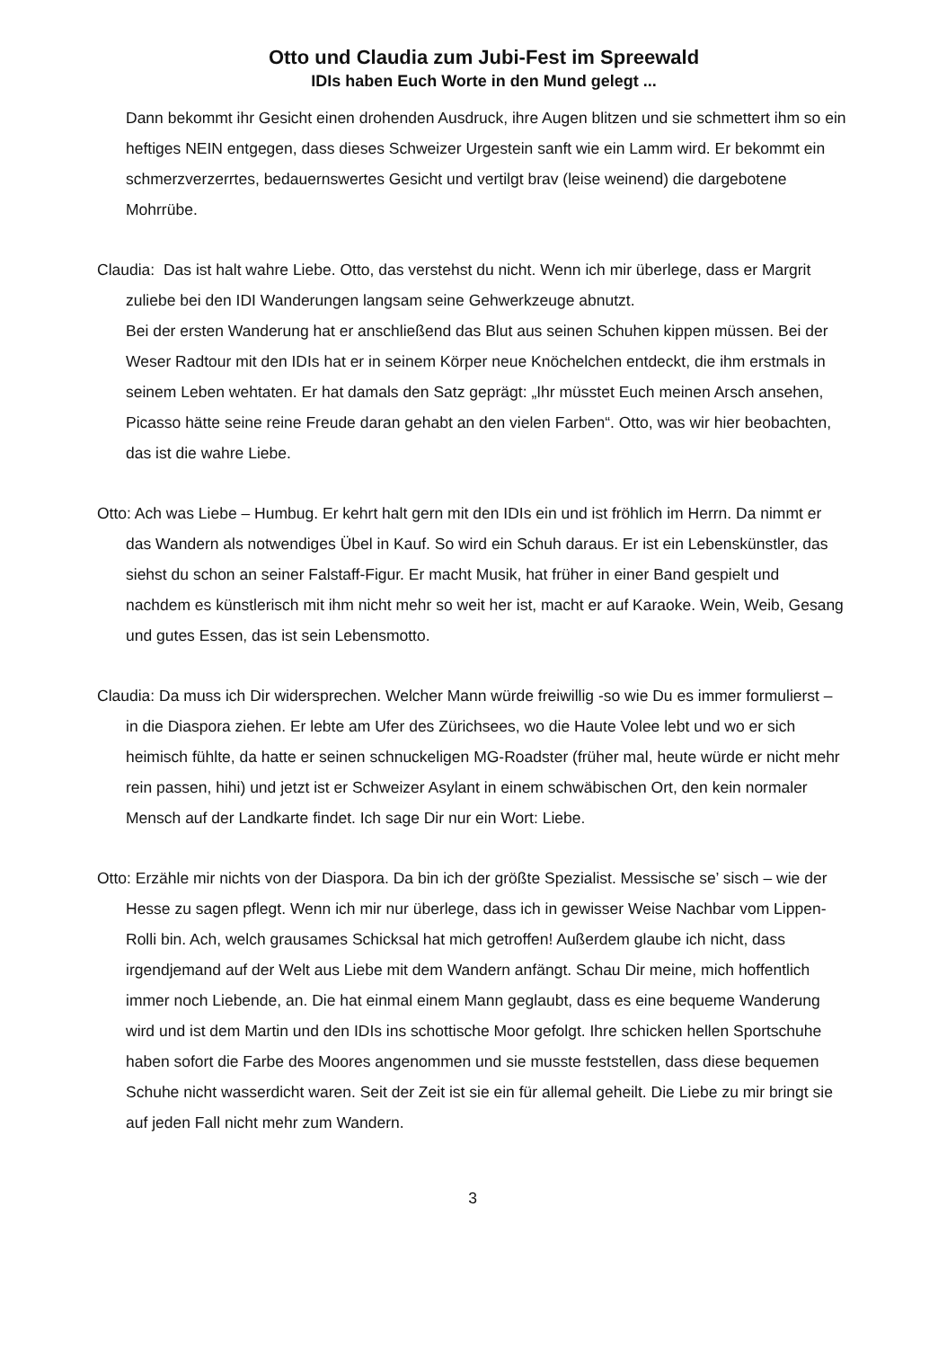Otto und Claudia zum Jubi-Fest im Spreewald
IDIs haben Euch Worte in den Mund gelegt ...
Dann bekommt ihr Gesicht einen drohenden Ausdruck, ihre Augen blitzen und sie schmettert ihm so ein heftiges NEIN entgegen, dass dieses Schweizer Urgestein sanft wie ein Lamm wird. Er bekommt ein schmerzverzerrtes, bedauernswertes Gesicht und vertilgt brav (leise weinend) die dargebotene Mohrrübe.
Claudia: Das ist halt wahre Liebe. Otto, das verstehst du nicht. Wenn ich mir überlege, dass er Margrit zuliebe bei den IDI Wanderungen langsam seine Gehwerkzeuge abnutzt.
Bei der ersten Wanderung hat er anschließend das Blut aus seinen Schuhen kippen müssen. Bei der Weser Radtour mit den IDIs hat er in seinem Körper neue Knöchelchen entdeckt, die ihm erstmals in seinem Leben wehtaten. Er hat damals den Satz geprägt: „Ihr müsstet Euch meinen Arsch ansehen, Picasso hätte seine reine Freude daran gehabt an den vielen Farben“. Otto, was wir hier beobachten, das ist die wahre Liebe.
Otto: Ach was Liebe – Humbug. Er kehrt halt gern mit den IDIs ein und ist fröhlich im Herrn. Da nimmt er das Wandern als notwendiges Übel in Kauf. So wird ein Schuh daraus. Er ist ein Lebenskünstler, das siehst du schon an seiner Falstaff-Figur. Er macht Musik, hat früher in einer Band gespielt und nachdem es künstlerisch mit ihm nicht mehr so weit her ist, macht er auf Karaoke. Wein, Weib, Gesang und gutes Essen, das ist sein Lebensmotto.
Claudia: Da muss ich Dir widersprechen. Welcher Mann würde freiwillig -so wie Du es immer formulierst – in die Diaspora ziehen. Er lebte am Ufer des Zürichsees, wo die Haute Volee lebt und wo er sich heimisch fühlte, da hatte er seinen schnuckeligen MG-Roadster (früher mal, heute würde er nicht mehr rein passen, hihi) und jetzt ist er Schweizer Asylant in einem schwäbischen Ort, den kein normaler Mensch auf der Landkarte findet. Ich sage Dir nur ein Wort: Liebe.
Otto: Erzähle mir nichts von der Diaspora. Da bin ich der größte Spezialist. Messische se’ sisch – wie der Hesse zu sagen pflegt. Wenn ich mir nur überlege, dass ich in gewisser Weise Nachbar vom Lippen-Rolli bin. Ach, welch grausames Schicksal hat mich getroffen! Außerdem glaube ich nicht, dass irgendjemand auf der Welt aus Liebe mit dem Wandern anfängt. Schau Dir meine, mich hoffentlich immer noch Liebende, an. Die hat einmal einem Mann geglaubt, dass es eine bequeme Wanderung wird und ist dem Martin und den IDIs ins schottische Moor gefolgt. Ihre schicken hellen Sportschuhe haben sofort die Farbe des Moores angenommen und sie musste feststellen, dass diese bequemen Schuhe nicht wasserdicht waren. Seit der Zeit ist sie ein für allemal geheilt. Die Liebe zu mir bringt sie auf jeden Fall nicht mehr zum Wandern.
3